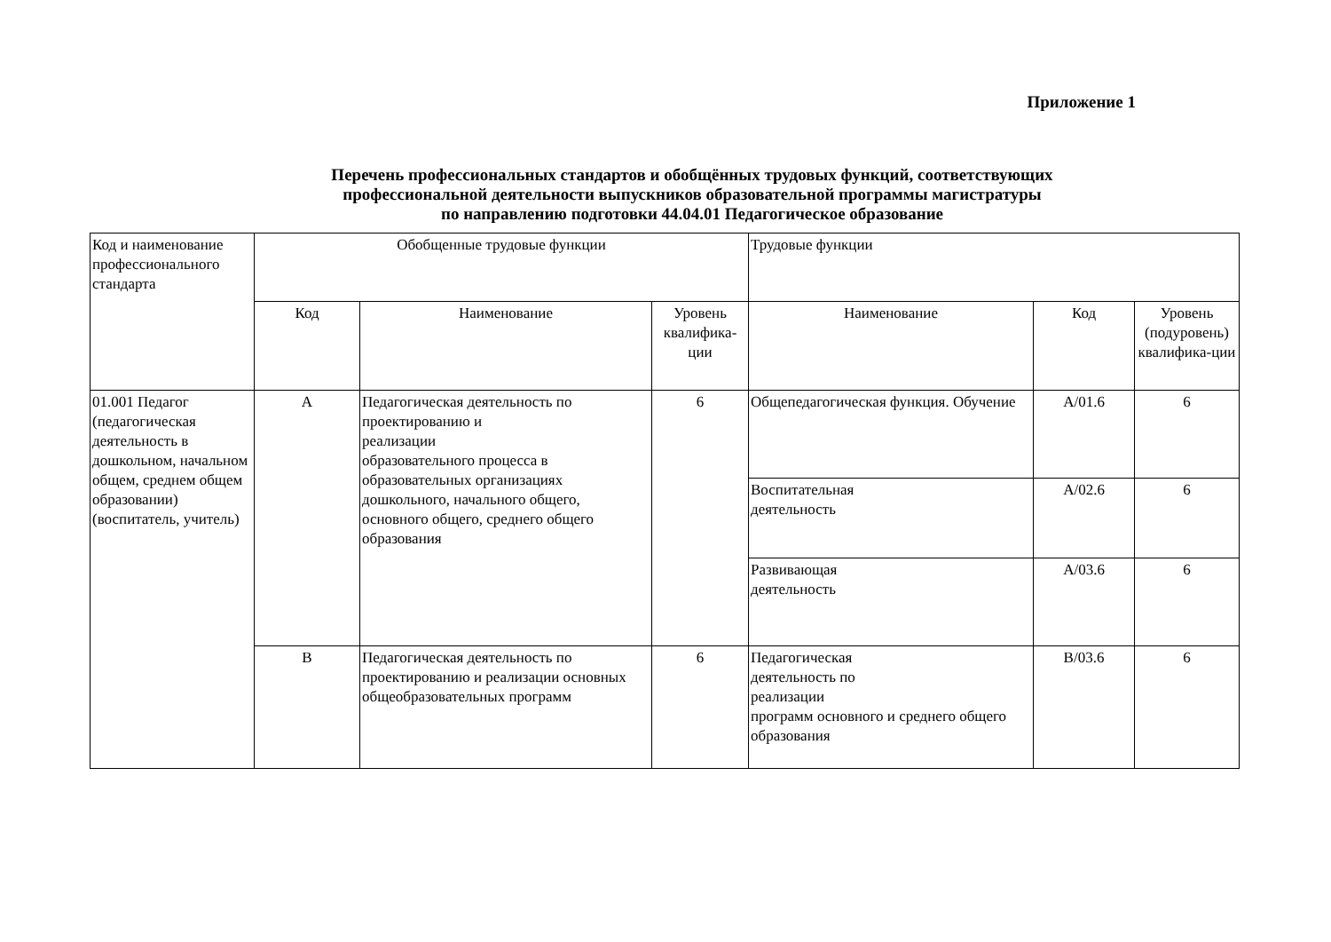Приложение 1
Перечень профессиональных стандартов и обобщённых трудовых функций, соответствующих
профессиональной деятельности выпускников образовательной программы магистратуры
по направлению подготовки 44.04.01 Педагогическое образование
| Код и наименование профессионального стандарта | Обобщенные трудовые функции | | | Трудовые функции | | |
| | Код | Наименование | Уровень квалифика-ции | Наименование | Код | Уровень (подуровень) квалифика-ции |
| 01.001 Педагог (педагогическая деятельность в дошкольном, начальном общем, среднем общем образовании) (воспитатель, учитель) | A | Педагогическая деятельность по проектированию и реализации образовательного процесса в образовательных организациях дошкольного, начального общего, основного общего, среднего общего образования | 6 | Общепедагогическая функция. Обучение | A/01.6 | 6 |
| | | | | Воспитательная деятельность | A/02.6 | 6 |
| | | | | Развивающая деятельность | A/03.6 | 6 |
| | B | Педагогическая деятельность по проектированию и реализации основных общеобразовательных программ | 6 | Педагогическая деятельность по реализации программ основного и среднего общего образования | B/03.6 | 6 |